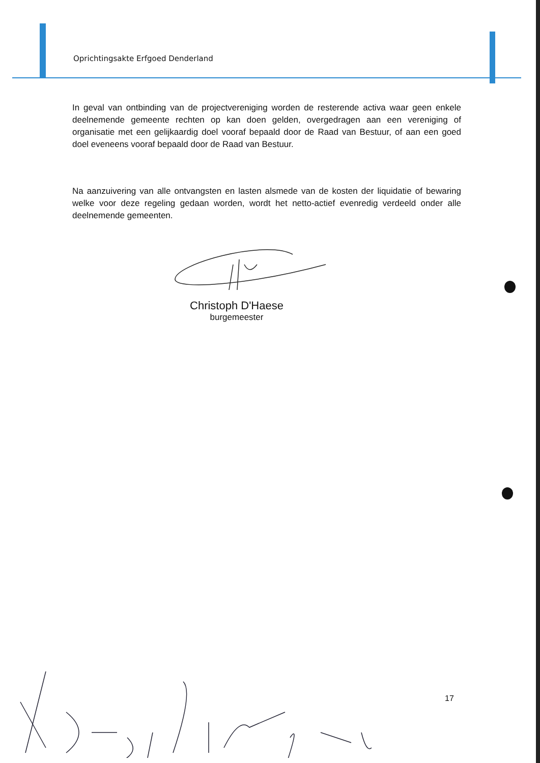Oprichtingsakte Erfgoed Denderland
In geval van ontbinding van de projectvereniging worden de resterende activa waar geen enkele deelnemende gemeente rechten op kan doen gelden, overgedragen aan een vereniging of organisatie met een gelijkaardig doel vooraf bepaald door de Raad van Bestuur, of aan een goed doel eveneens vooraf bepaald door de Raad van Bestuur.
Na aanzuivering van alle ontvangsten en lasten alsmede van de kosten der liquidatie of bewaring welke voor deze regeling gedaan worden, wordt het netto-actief evenredig verdeeld onder alle deelnemende gemeenten.
Christoph D'Haese
burgemeester
17